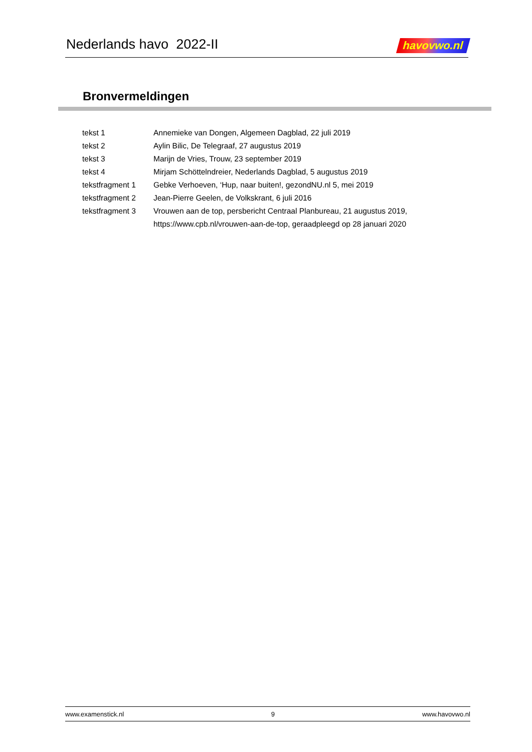Nederlands havo 2022-II
havovwo.nl
Bronvermeldingen
| tekst 1 | Annemieke van Dongen, Algemeen Dagblad, 22 juli 2019 |
| tekst 2 | Aylin Bilic, De Telegraaf, 27 augustus 2019 |
| tekst 3 | Marijn de Vries, Trouw, 23 september 2019 |
| tekst 4 | Mirjam Schöttelndreier, Nederlands Dagblad, 5 augustus 2019 |
| tekstfragment 1 | Gebke Verhoeven, ‘Hup, naar buiten!, gezondNU.nl 5, mei 2019 |
| tekstfragment 2 | Jean-Pierre Geelen, de Volkskrant, 6 juli 2016 |
| tekstfragment 3 | Vrouwen aan de top, persbericht Centraal Planbureau, 21 augustus 2019, https://www.cpb.nl/vrouwen-aan-de-top, geraadpleegd op 28 januari 2020 |
www.examenstick.nl 9 www.havovwo.nl